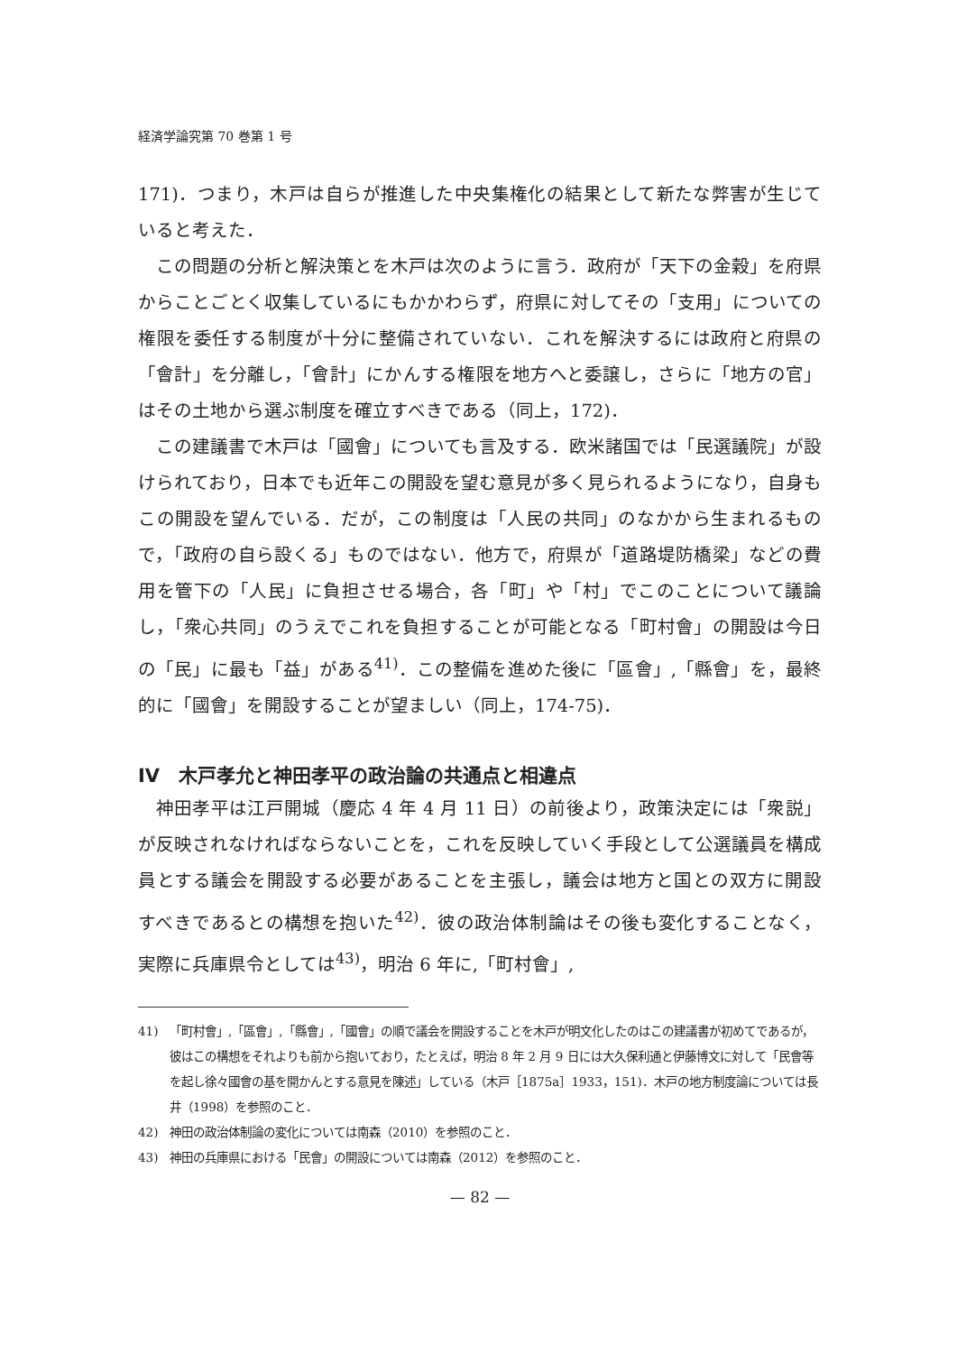経済学論究第 70 巻第 1 号
171)．つまり，木戸は自らが推進した中央集権化の結果として新たな弊害が生じていると考えた．
この問題の分析と解決策とを木戸は次のように言う．政府が「天下の金穀」を府県からことごとく収集しているにもかかわらず，府県に対してその「支用」についての権限を委任する制度が十分に整備されていない．これを解決するには政府と府県の「會計」を分離し，「會計」にかんする権限を地方へと委譲し，さらに「地方の官」はその土地から選ぶ制度を確立すべきである（同上，172)．
この建議書で木戸は「國會」についても言及する．欧米諸国では「民選議院」が設けられており，日本でも近年この開設を望む意見が多く見られるようになり，自身もこの開設を望んでいる．だが，この制度は「人民の共同」のなかから生まれるもので，「政府の自ら設くる」ものではない．他方で，府県が「道路堤防橋梁」などの費用を管下の「人民」に負担させる場合，各「町」や「村」でこのことについて議論し，「衆心共同」のうえでこれを負担することが可能となる「町村會」の開設は今日の「民」に最も「益」がある<sup>41)</sup>．この整備を進めた後に「區會」,「縣會」を，最終的に「國會」を開設することが望ましい（同上，174-75)．
IV　木戸孝允と神田孝平の政治論の共通点と相違点
神田孝平は江戸開城（慶応 4 年 4 月 11 日）の前後より，政策決定には「衆説」が反映されなければならないことを，これを反映していく手段として公選議員を構成員とする議会を開設する必要があることを主張し，議会は地方と国との双方に開設すべきであるとの構想を抱いた<sup>42)</sup>．彼の政治体制論はその後も変化することなく，実際に兵庫県令としては<sup>43)</sup>，明治 6 年に,「町村會」,
41) 「町村會」,「區會」,「縣會」,「國會」の順で議会を開設することを木戸が明文化したのはこの建議書が初めてであるが，彼はこの構想をそれよりも前から抱いており，たとえば，明治 8 年 2 月 9 日には大久保利通と伊藤博文に対して「民會等を起し徐々國會の基を開かんとする意見を陳述」している（木戸［1875a］1933，151)．木戸の地方制度論については長井（1998）を参照のこと．
42) 神田の政治体制論の変化については南森（2010）を参照のこと．
43) 神田の兵庫県における「民會」の開設については南森（2012）を参照のこと．
— 82 —